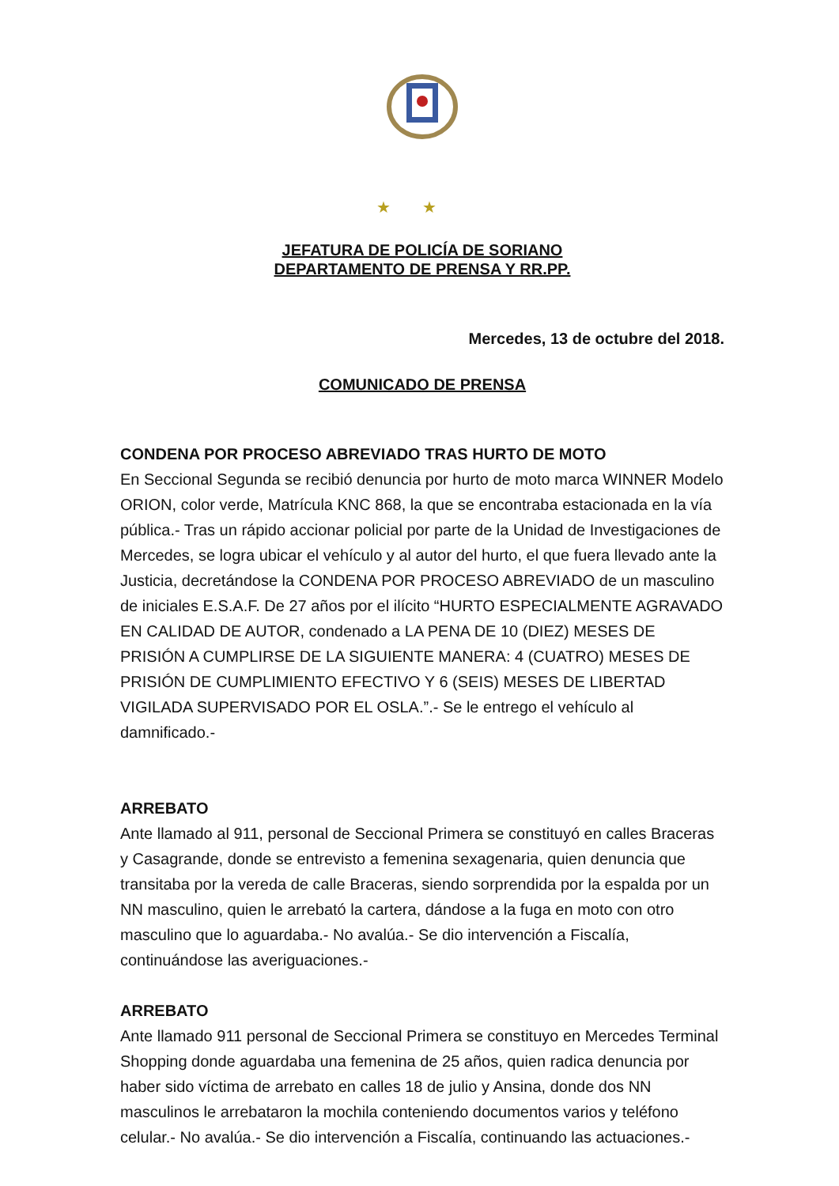★★
JEFATURA DE POLICÍA DE SORIANO
DEPARTAMENTO DE PRENSA Y RR.PP.
Mercedes, 13 de octubre del 2018.
COMUNICADO DE PRENSA
CONDENA POR PROCESO ABREVIADO TRAS HURTO DE MOTO
En Seccional Segunda se recibió denuncia por hurto de moto marca WINNER Modelo ORION, color verde, Matrícula KNC 868, la que se encontraba estacionada en la vía pública.- Tras un rápido accionar policial por parte de la Unidad de Investigaciones de Mercedes, se logra ubicar el vehículo y al autor del hurto, el que fuera llevado ante la Justicia, decretándose la CONDENA POR PROCESO ABREVIADO de un masculino de iniciales E.S.A.F. De 27 años por el ilícito “HURTO ESPECIALMENTE AGRAVADO EN CALIDAD DE AUTOR, condenado a LA PENA DE 10 (DIEZ) MESES DE PRISIÓN A CUMPLIRSE DE LA SIGUIENTE MANERA: 4 (CUATRO) MESES DE PRISIÓN DE CUMPLIMIENTO EFECTIVO Y 6 (SEIS) MESES DE LIBERTAD VIGILADA SUPERVISADO POR EL OSLA.”.- Se le entrego el vehículo al damnificado.-
ARREBATO
Ante llamado al 911, personal de Seccional Primera se constituyó en calles Braceras y Casagrande, donde se entrevisto a femenina sexagenaria, quien denuncia que transitaba por la vereda de calle Braceras, siendo sorprendida por la espalda por un NN masculino, quien le arrebató la cartera, dándose a la fuga en moto con otro masculino que lo aguardaba.- No avalúa.- Se dio intervención a Fiscalía, continuándose las averiguaciones.-
ARREBATO
Ante llamado 911 personal de Seccional Primera se constituyo en Mercedes Terminal Shopping donde aguardaba una femenina de 25 años, quien radica denuncia por haber sido víctima de arrebato en calles 18 de julio y Ansina, donde dos NN masculinos le arrebataron la mochila conteniendo documentos varios y teléfono celular.- No avalúa.- Se dio intervención a Fiscalía, continuando las actuaciones.-